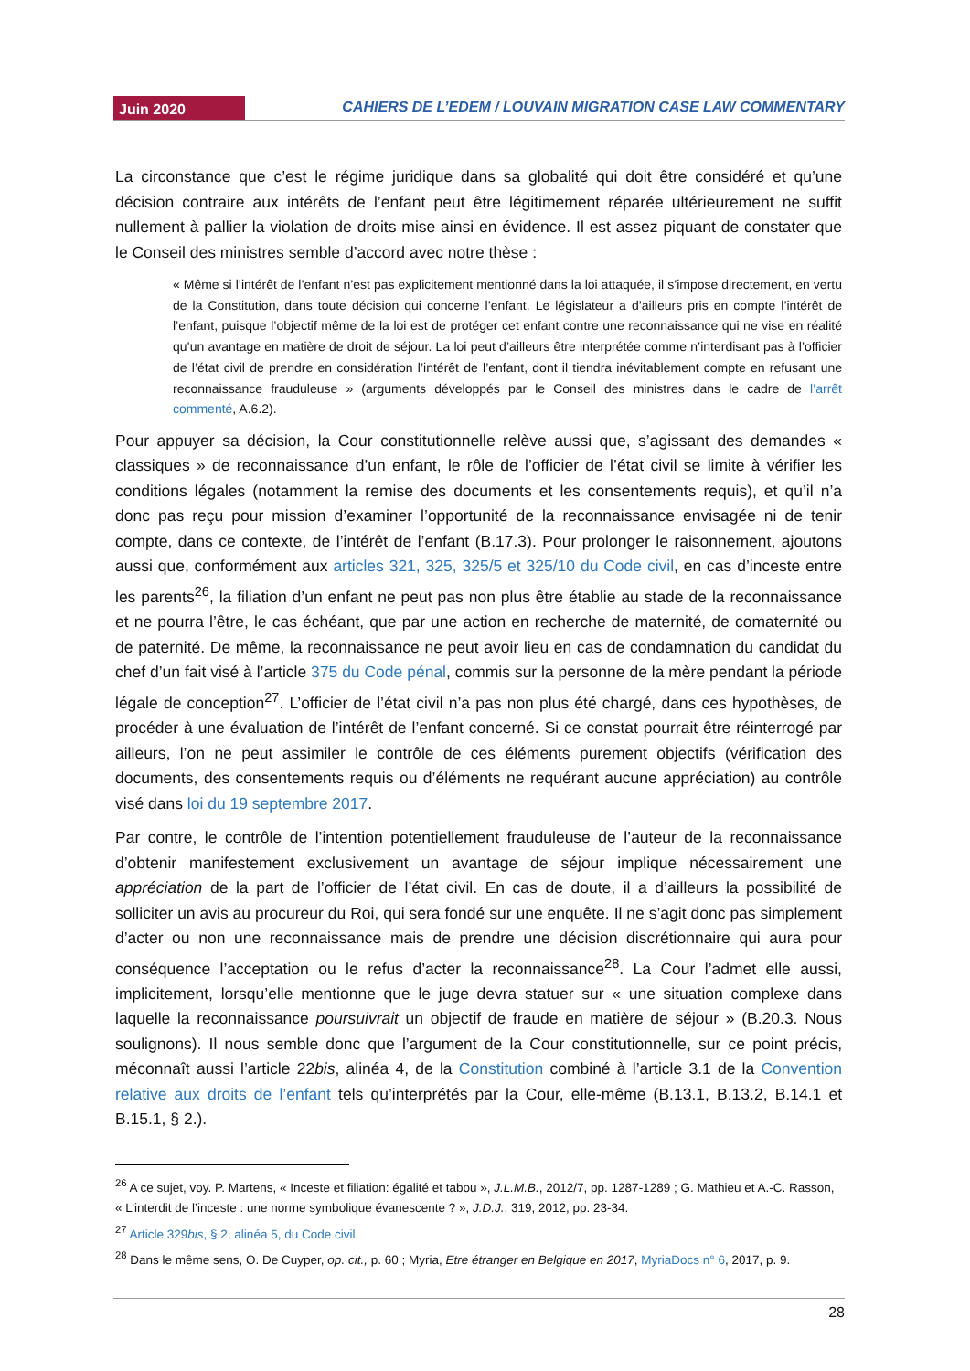Juin 2020
CAHIERS DE L’EDEM / LOUVAIN MIGRATION CASE LAW COMMENTARY
La circonstance que c’est le régime juridique dans sa globalité qui doit être considéré et qu’une décision contraire aux intérêts de l’enfant peut être légitimement réparée ultérieurement ne suffit nullement à pallier la violation de droits mise ainsi en évidence. Il est assez piquant de constater que le Conseil des ministres semble d’accord avec notre thèse :
« Même si l’intérêt de l’enfant n’est pas explicitement mentionné dans la loi attaquée, il s’impose directement, en vertu de la Constitution, dans toute décision qui concerne l’enfant. Le législateur a d’ailleurs pris en compte l’intérêt de l’enfant, puisque l’objectif même de la loi est de protéger cet enfant contre une reconnaissance qui ne vise en réalité qu’un avantage en matière de droit de séjour. La loi peut d’ailleurs être interprétée comme n’interdisant pas à l’officier de l’état civil de prendre en considération l’intérêt de l’enfant, dont il tiendra inévitablement compte en refusant une reconnaissance frauduleuse » (arguments développés par le Conseil des ministres dans le cadre de l’arrêt commenté, A.6.2).
Pour appuyer sa décision, la Cour constitutionnelle relève aussi que, s’agissant des demandes « classiques » de reconnaissance d’un enfant, le rôle de l’officier de l’état civil se limite à vérifier les conditions légales (notamment la remise des documents et les consentements requis), et qu’il n’a donc pas reçu pour mission d’examiner l’opportunité de la reconnaissance envisagée ni de tenir compte, dans ce contexte, de l’intérêt de l’enfant (B.17.3). Pour prolonger le raisonnement, ajoutons aussi que, conformément aux articles 321, 325, 325/5 et 325/10 du Code civil, en cas d’inceste entre les parents<sup>26</sup>, la filiation d’un enfant ne peut pas non plus être établie au stade de la reconnaissance et ne pourra l’être, le cas échéant, que par une action en recherche de maternité, de comaternité ou de paternité. De même, la reconnaissance ne peut avoir lieu en cas de condamnation du candidat du chef d’un fait visé à l’article 375 du Code pénal, commis sur la personne de la mère pendant la période légale de conception<sup>27</sup>. L’officier de l’état civil n’a pas non plus été chargé, dans ces hypothèses, de procéder à une évaluation de l’intérêt de l’enfant concerné. Si ce constat pourrait être réinterrogé par ailleurs, l’on ne peut assimiler le contrôle de ces éléments purement objectifs (vérification des documents, des consentements requis ou d’éléments ne requérant aucune appréciation) au contrôle visé dans loi du 19 septembre 2017.
Par contre, le contrôle de l’intention potentiellement frauduleuse de l’auteur de la reconnaissance d’obtenir manifestement exclusivement un avantage de séjour implique nécessairement une appréciation de la part de l’officier de l’état civil. En cas de doute, il a d’ailleurs la possibilité de solliciter un avis au procureur du Roi, qui sera fondé sur une enquête. Il ne s’agit donc pas simplement d’acter ou non une reconnaissance mais de prendre une décision discrétionnaire qui aura pour conséquence l’acceptation ou le refus d’acter la reconnaissance<sup>28</sup>. La Cour l’admet elle aussi, implicitement, lorsqu’elle mentionne que le juge devra statuer sur « une situation complexe dans laquelle la reconnaissance poursuivrait un objectif de fraude en matière de séjour » (B.20.3. Nous soulignons). Il nous semble donc que l’argument de la Cour constitutionnelle, sur ce point précis, méconnaît aussi l’article 22bis, alinéa 4, de la Constitution combiné à l’article 3.1 de la Convention relative aux droits de l’enfant tels qu’interprétés par la Cour, elle-même (B.13.1, B.13.2, B.14.1 et B.15.1, § 2.).
<sup>26</sup> A ce sujet, voy. P. Martens, « Inceste et filiation: égalité et tabou », J.L.M.B., 2012/7, pp. 1287-1289 ; G. Mathieu et A.-C. Rasson, « L’interdit de l’inceste : une norme symbolique évanescente ? », J.D.J., 319, 2012, pp. 23-34.
<sup>27</sup> Article 329bis, § 2, alinéa 5, du Code civil.
<sup>28</sup> Dans le même sens, O. De Cuyper, op. cit., p. 60 ; Myria, Etre étranger en Belgique en 2017, MyriaDocs n° 6, 2017, p. 9.
28